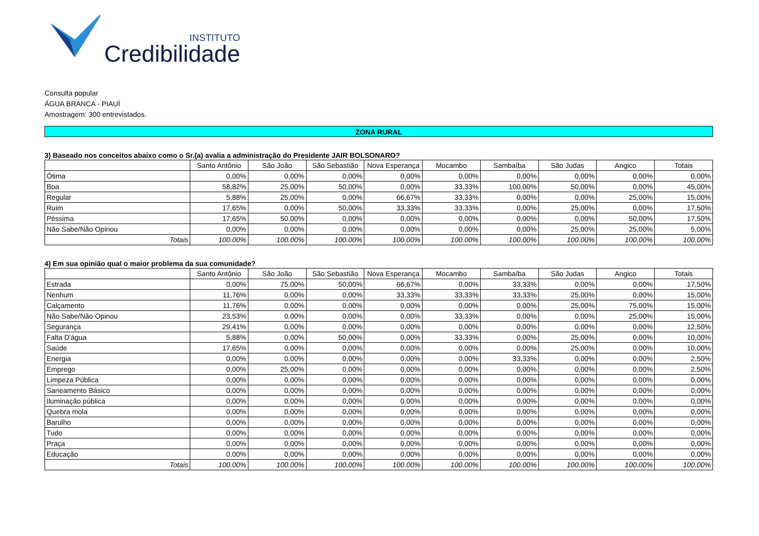INSTITUTO
Credibilidade
Consulta popular
ÁGUA BRANCA - PIAUÍ
Amostragem: 300 entrevistados.
ZONA RURAL
3) Baseado nos conceitos abaixo como o Sr.(a) avalia a administração do Presidente JAIR BOLSONARO?
| | Santo Antônio | São João | São Sebastião | Nova Esperança | Mocambo | Sambaíba | São Judas | Angico | Totais |
| --- | --- | --- | --- | --- | --- | --- | --- | --- | --- |
| Ótima | 0,00% | 0,00% | 0,00% | 0,00% | 0,00% | 0,00% | 0,00% | 0,00% | 0,00% |
| Boa | 58,82% | 25,00% | 50,00% | 0,00% | 33,33% | 100,00% | 50,00% | 0,00% | 45,00% |
| Regular | 5,88% | 25,00% | 0,00% | 66,67% | 33,33% | 0,00% | 0,00% | 25,00% | 15,00% |
| Ruim | 17,65% | 0,00% | 50,00% | 33,33% | 33,33% | 0,00% | 25,00% | 0,00% | 17,50% |
| Péssima | 17,65% | 50,00% | 0,00% | 0,00% | 0,00% | 0,00% | 0,00% | 50,00% | 17,50% |
| Não Sabe/Não Opinou | 0,00% | 0,00% | 0,00% | 0,00% | 0,00% | 0,00% | 25,00% | 25,00% | 5,00% |
| Totais | 100.00% | 100.00% | 100.00% | 100.00% | 100.00% | 100.00% | 100.00% | 100.00% | 100.00% |
4) Em sua opinião qual o maior problema da sua comunidade?
| | Santo Antônio | São João | São Sebastião | Nova Esperança | Mocambo | Sambaíba | São Judas | Angico | Totais |
| --- | --- | --- | --- | --- | --- | --- | --- | --- | --- |
| Estrada | 0,00% | 75,00% | 50,00% | 66,67% | 0,00% | 33,33% | 0,00% | 0,00% | 17,50% |
| Nenhum | 11,76% | 0,00% | 0,00% | 33,33% | 33,33% | 33,33% | 25,00% | 0,00% | 15,00% |
| Calçamento | 11,76% | 0,00% | 0,00% | 0,00% | 0,00% | 0,00% | 25,00% | 75,00% | 15,00% |
| Não Sabe/Não Opinou | 23,53% | 0,00% | 0,00% | 0,00% | 33,33% | 0,00% | 0,00% | 25,00% | 15,00% |
| Segurança | 29,41% | 0,00% | 0,00% | 0,00% | 0,00% | 0,00% | 0,00% | 0,00% | 12,50% |
| Falta D'água | 5,88% | 0,00% | 50,00% | 0,00% | 33,33% | 0,00% | 25,00% | 0,00% | 10,00% |
| Saúde | 17,65% | 0,00% | 0,00% | 0,00% | 0,00% | 0,00% | 25,00% | 0,00% | 10,00% |
| Energia | 0,00% | 0,00% | 0,00% | 0,00% | 0,00% | 33,33% | 0,00% | 0,00% | 2,50% |
| Emprego | 0,00% | 25,00% | 0,00% | 0,00% | 0,00% | 0,00% | 0,00% | 0,00% | 2,50% |
| Limpeza Pública | 0,00% | 0,00% | 0,00% | 0,00% | 0,00% | 0,00% | 0,00% | 0,00% | 0,00% |
| Saneamento Básico | 0,00% | 0,00% | 0,00% | 0,00% | 0,00% | 0,00% | 0,00% | 0,00% | 0,00% |
| Iluminação pública | 0,00% | 0,00% | 0,00% | 0,00% | 0,00% | 0,00% | 0,00% | 0,00% | 0,00% |
| Quebra mola | 0,00% | 0,00% | 0,00% | 0,00% | 0,00% | 0,00% | 0,00% | 0,00% | 0,00% |
| Barulho | 0,00% | 0,00% | 0,00% | 0,00% | 0,00% | 0,00% | 0,00% | 0,00% | 0,00% |
| Tudo | 0,00% | 0,00% | 0,00% | 0,00% | 0,00% | 0,00% | 0,00% | 0,00% | 0,00% |
| Praça | 0,00% | 0,00% | 0,00% | 0,00% | 0,00% | 0,00% | 0,00% | 0,00% | 0,00% |
| Educação | 0,00% | 0,00% | 0,00% | 0,00% | 0,00% | 0,00% | 0,00% | 0,00% | 0,00% |
| Totais | 100.00% | 100.00% | 100.00% | 100.00% | 100.00% | 100.00% | 100.00% | 100.00% | 100.00% |